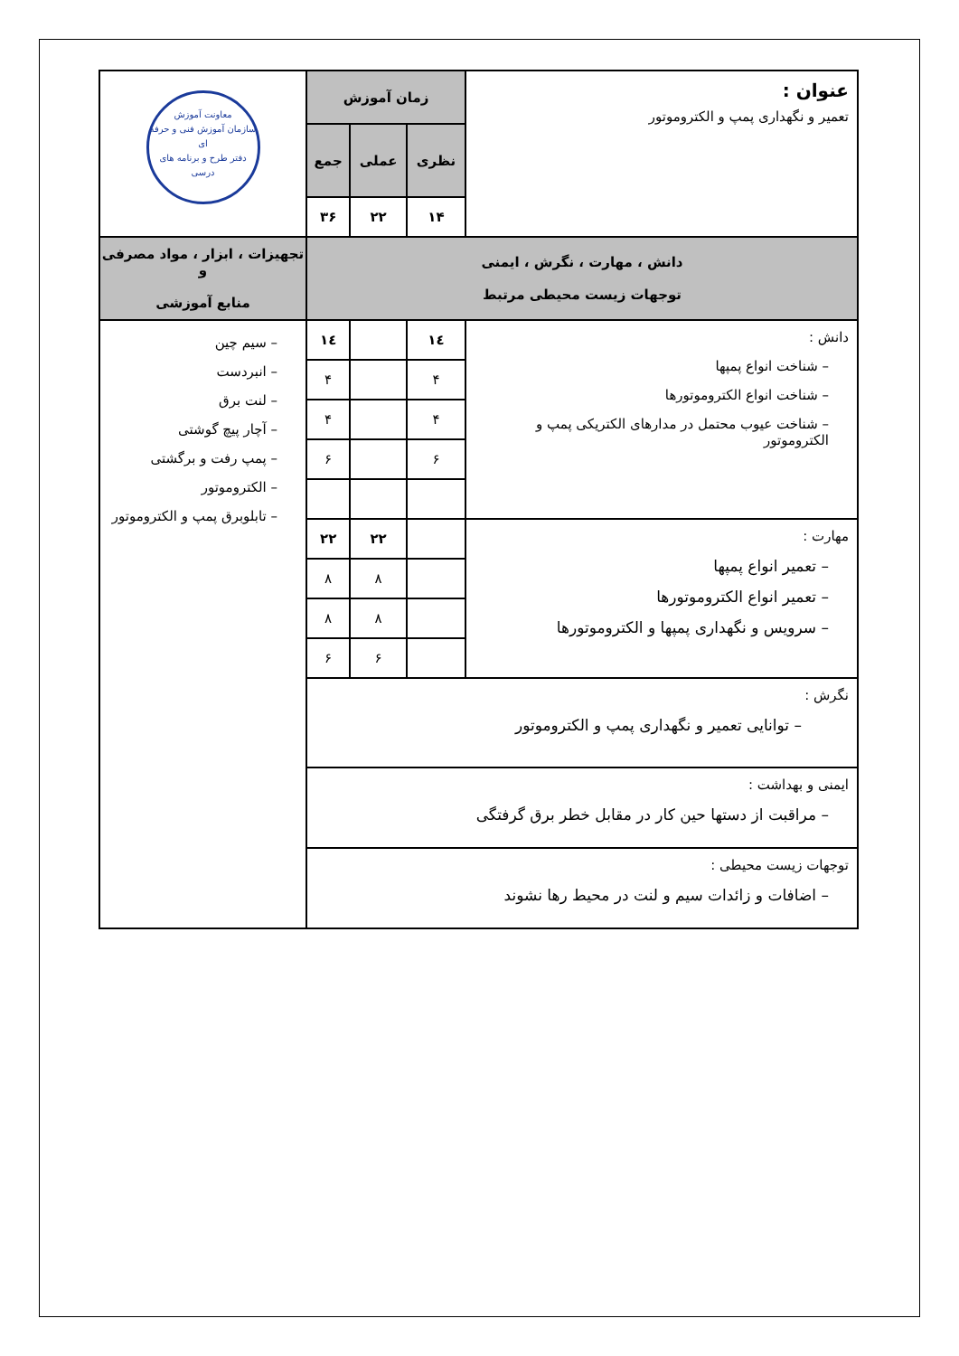| عنوان : تعمیر و نگهداری پمپ و الکتروموتور | زمان آموزش | | | معاونت آموزش سازمان آموزش فنی و حرفه ای دفتر طرح و برنامه های درسی |
| | نظری | عملی | جمع | |
| | ۱۴ | ۲۲ | ۳۶ | |
| دانش ، مهارت ، نگرش ، ایمنی توجهات زیست محیطی مرتبط | | | | تجهیزات ، ابزار ، مواد مصرفی و منابع آموزشی |
| دانش : – شناخت انواع پمپها – شناخت انواع الکتروموتورها – شناخت عیوب محتمل در مدارهای الکتریکی پمپ و الکتروموتور | ۱٤ | | ۱٤ | – سیم چین – انبردست – لنت برق – آچار پیچ گوشتی – پمپ رفت و برگشتی – الکتروموتور – تابلوبرق پمپ و الکتروموتور |
| | ۴ | | ۴ | |
| | ۴ | | ۴ | |
| | ۶ | | ۶ | |
| مهارت : – تعمیر انواع پمپها – تعمیر انواع الکتروموتورها – سرویس و نگهداری پمپها و الکتروموتورها | | ۲۲ | ۲۲ | |
| | | ۸ | ۸ | |
| | | ۸ | ۸ | |
| | | ۶ | ۶ | |
| نگرش : – توانایی تعمیر و نگهداری پمپ و الکتروموتور | | | | |
| ایمنی و بهداشت : – مراقبت از دستها حین کار در مقابل خطر برق گرفتگی | | | | |
| توجهات زیست محیطی : – اضافات و زائدات سیم و لنت در محیط رها نشوند | | | | |